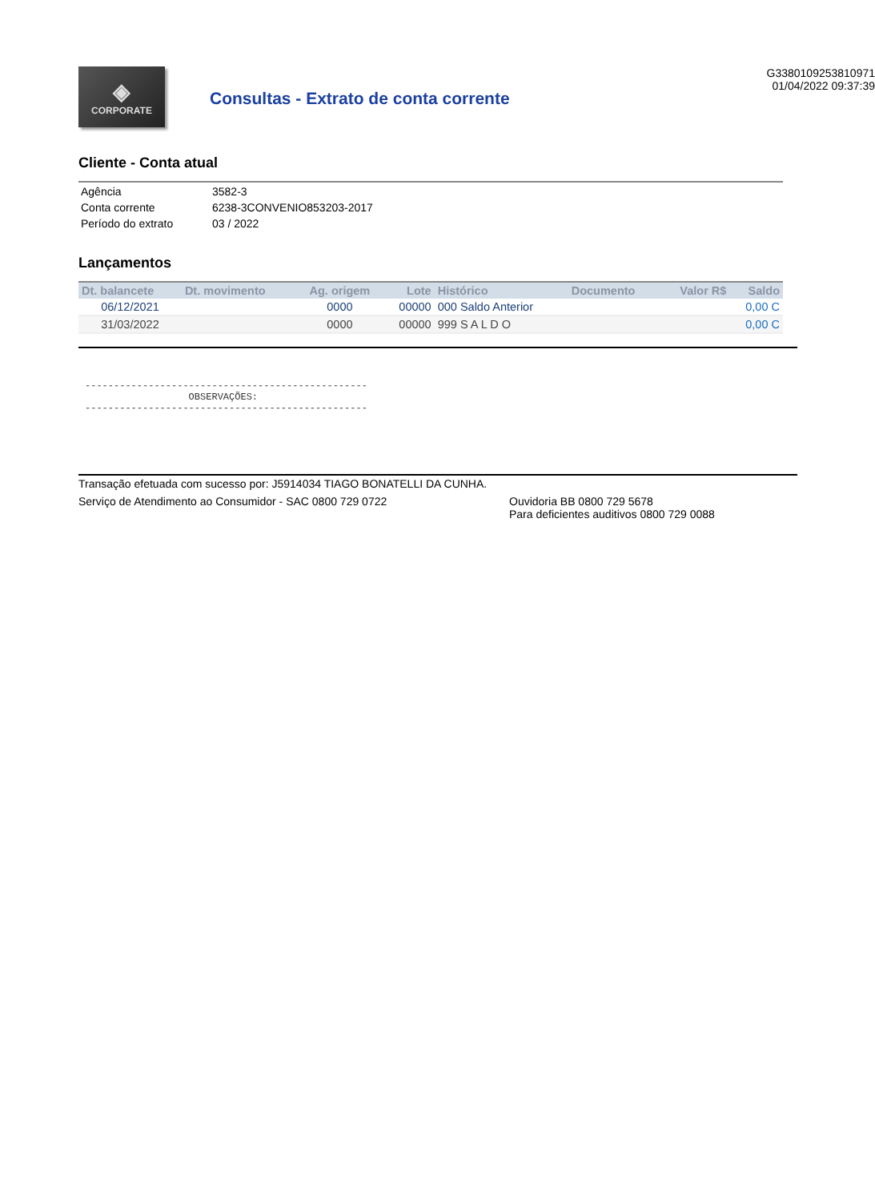◈
CORPORATE
Consultas - Extrato de conta corrente
G3380109253810971
01/04/2022 09:37:39
Cliente - Conta atual
| Agência | 3582-3 |
| Conta corrente | 6238-3CONVENIO853203-2017 |
| Período do extrato | 03 / 2022 |
Lançamentos
| Dt. balancete | Dt. movimento | Ag. origem | Lote | Histórico | Documento | Valor R$ | Saldo |
| --- | --- | --- | --- | --- | --- | --- | --- |
| 06/12/2021 | | 0000 | 00000 | 000 Saldo Anterior | | | 0,00 C |
| 31/03/2022 | | 0000 | 00000 | 999 S A L D O | | | 0,00 C |
------------------------------------------------- OBSERVAÇÕES: -------------------------------------------------
Transação efetuada com sucesso por: J5914034 TIAGO BONATELLI DA CUNHA.
Serviço de Atendimento ao Consumidor - SAC 0800 729 0722 Ouvidoria BB 0800 729 5678
Para deficientes auditivos 0800 729 0088